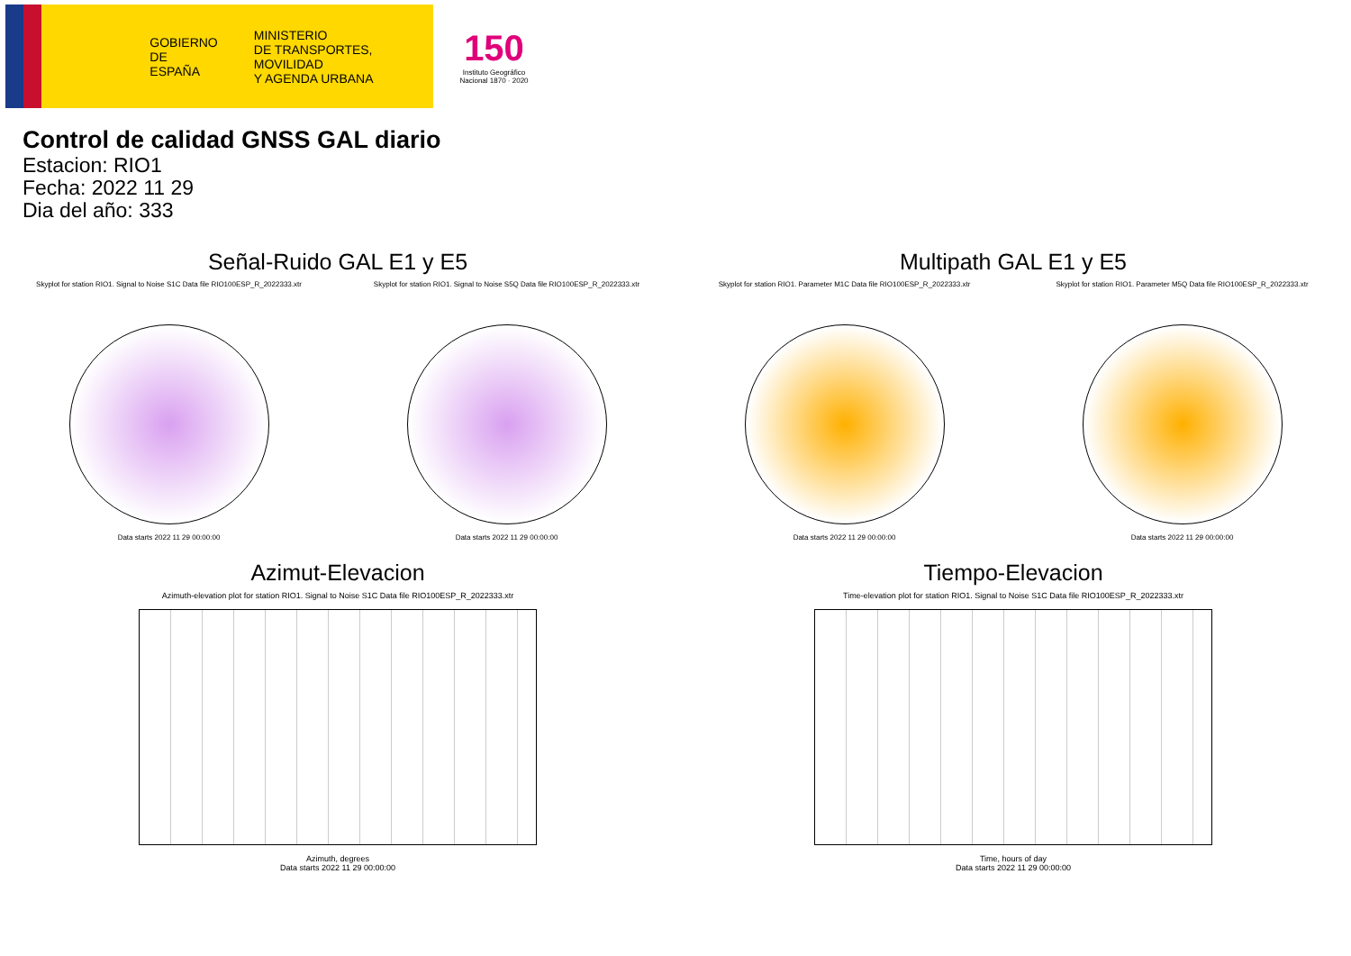GOBIERNO
DE ESPAÑA
MINISTERIO
DE TRANSPORTES, MOVILIDAD
Y AGENDA URBANA
150
Instituto Geográfico Nacional 1870 · 2020
Control de calidad GNSS GAL diario
Estacion: RIO1
Fecha: 2022 11 29
Dia del año: 333
Señal-Ruido GAL E1 y E5
Skyplot for station RIO1. Signal to Noise S1C Data file RIO100ESP_R_2022333.xtr
Data starts 2022 11 29 00:00:00
Skyplot for station RIO1. Signal to Noise S5Q Data file RIO100ESP_R_2022333.xtr
Data starts 2022 11 29 00:00:00
Multipath GAL E1 y E5
Skyplot for station RIO1. Parameter M1C Data file RIO100ESP_R_2022333.xtr
Data starts 2022 11 29 00:00:00
Skyplot for station RIO1. Parameter M5Q Data file RIO100ESP_R_2022333.xtr
Data starts 2022 11 29 00:00:00
Azimut-Elevacion
Azimuth-elevation plot for station RIO1. Signal to Noise S1C Data file RIO100ESP_R_2022333.xtr
Azimuth, degrees
Data starts 2022 11 29 00:00:00
Tiempo-Elevacion
Time-elevation plot for station RIO1. Signal to Noise S1C Data file RIO100ESP_R_2022333.xtr
Time, hours of day
Data starts 2022 11 29 00:00:00